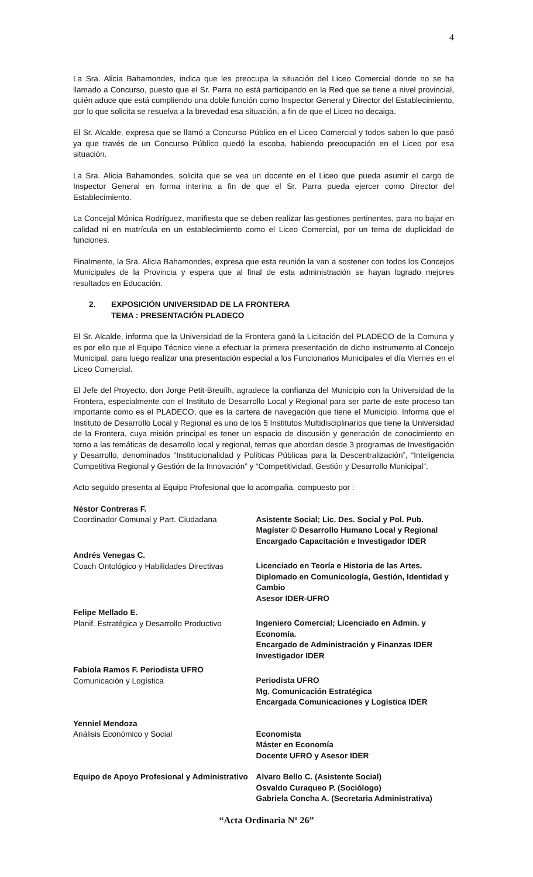4
La Sra. Alicia Bahamondes, indica que les preocupa la situación del Liceo Comercial donde no se ha llamado a Concurso, puesto que el Sr. Parra no está participando en la Red que se tiene a nivel provincial, quién aduce que está cumpliendo una doble función como Inspector General y Director del Establecimiento, por lo que solicita se resuelva a la brevedad esa situación, a fin de que el Liceo no decaiga.
El Sr. Alcalde, expresa que se llamó a Concurso Público en el Liceo Comercial y todos saben lo que pasó ya que través de un Concurso Público quedó la escoba, habiendo preocupación en el Liceo por esa situación.
La Sra. Alicia Bahamondes, solicita que se vea un docente en el Liceo que pueda asumir el cargo de Inspector General en forma interina a fin de que el Sr. Parra pueda ejercer como Director del Establecimiento.
La Concejal Mónica Rodríguez, manifiesta que se deben realizar las gestiones pertinentes, para no bajar en calidad ni en matrícula en un establecimiento como el Liceo Comercial, por un tema de duplicidad de funciones.
Finalmente, la Sra. Alicia Bahamondes, expresa que esta reunión la van a sostener con todos los Concejos Municipales de la Provincia y espera que al final de esta administración se hayan logrado mejores resultados en Educación.
2. EXPOSICIÓN UNIVERSIDAD DE LA FRONTERA
TEMA : PRESENTACIÓN PLADECO
El Sr. Alcalde, informa que la Universidad de la Frontera ganó la Licitación del PLADECO de la Comuna y es por ello que el Equipo Técnico viene a efectuar la primera presentación de dicho instrumento al Concejo Municipal, para luego realizar una presentación especial a los Funcionarios Municipales el día Viernes en el Liceo Comercial.
El Jefe del Proyecto, don Jorge Petit-Breuilh, agradece la confianza del Municipio con la Universidad de la Frontera, especialmente con el Instituto de Desarrollo Local y Regional para ser parte de este proceso tan importante como es el PLADECO, que es la cartera de navegación que tiene el Municipio. Informa que el Instituto de Desarrollo Local y Regional es uno de los 5 Institutos Multidisciplinarios que tiene la Universidad de la Frontera, cuya misión principal es tener un espacio de discusión y generación de conocimiento en torno a las temáticas de desarrollo local y regional, temas que abordan desde 3 programas de Investigación y Desarrollo, denominados “Institucionalidad y Políticas Públicas para la Descentralización”, “Inteligencia Competitiva Regional y Gestión de la Innovación” y “Competitividad, Gestión y Desarrollo Municipal”.
Acto seguido presenta al Equipo Profesional que lo acompaña, compuesto por :
Néstor Contreras F.
Coordinador Comunal y Part. Ciudadana
Asistente Social; Lic. Des. Social y Pol. Pub.
Magíster © Desarrollo Humano Local y Regional
Encargado Capacitación e Investigador IDER
Andrés Venegas C.
Coach Ontológico y Habilidades Directivas
Licenciado en Teoría e Historia de las Artes.
Diplomado en Comunicología, Gestión, Identidad y Cambio
Asesor IDER-UFRO
Felipe Mellado E.
Planif. Estratégica y Desarrollo Productivo
Ingeniero Comercial; Licenciado en Admin. y Economía.
Encargado de Administración y Finanzas IDER
Investigador IDER
Fabiola Ramos F. Periodista UFRO
Comunicación y Logística
Periodista UFRO
Mg. Comunicación Estratégica
Encargada Comunicaciones y Logística IDER
Yenniel Mendoza
Análisis Económico y Social
Economista
Máster en Economía
Docente UFRO y Asesor IDER
Equipo de Apoyo Profesional y Administrativo
Alvaro Bello C. (Asistente Social)
Osvaldo Curaqueo P. (Sociólogo)
Gabriela Concha A. (Secretaria Administrativa)
“Acta Ordinaria Nº 26”